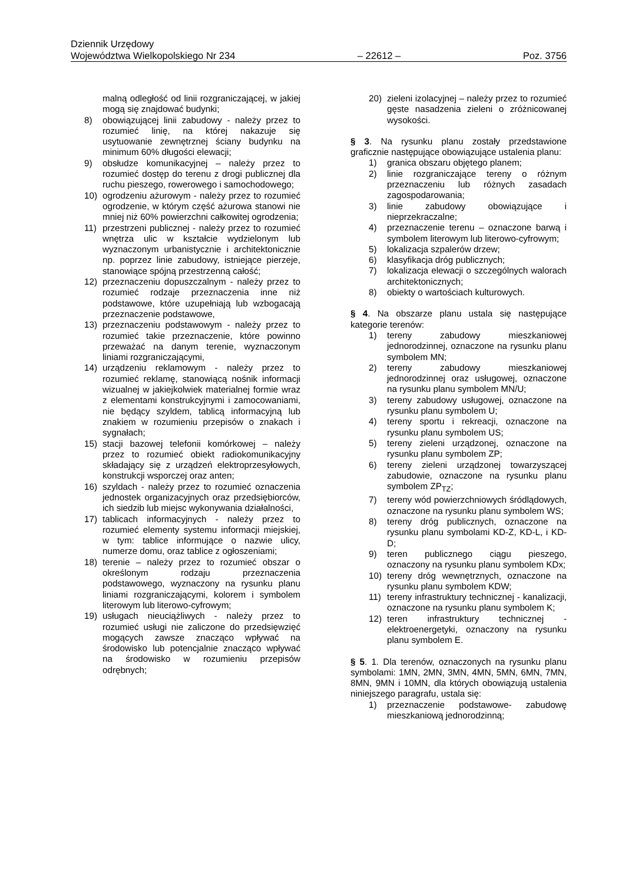Dziennik Urzędowy
Województwa Wielkopolskiego Nr 234 – 22612 – Poz. 3756
malną odległość od linii rozgraniczającej, w jakiej mogą się znajdować budynki;
8) obowiązującej linii zabudowy - należy przez to rozumieć linię, na której nakazuje się usytuowanie zewnętrznej ściany budynku na minimum 60% długości elewacji;
9) obsłudze komunikacyjnej – należy przez to rozumieć dostęp do terenu z drogi publicznej dla ruchu pieszego, rowerowego i samochodowego;
10) ogrodzeniu ażurowym - należy przez to rozumieć ogrodzenie, w którym część ażurowa stanowi nie mniej niż 60% powierzchni całkowitej ogrodzenia;
11) przestrzeni publicznej - należy przez to rozumieć wnętrza ulic w kształcie wydzielonym lub wyznaczonym urbanistycznie i architektonicznie np. poprzez linie zabudowy, istniejące pierzeje, stanowiące spójną przestrzenną całość;
12) przeznaczeniu dopuszczalnym - należy przez to rozumieć rodzaje przeznaczenia inne niż podstawowe, które uzupełniają lub wzbogacają przeznaczenie podstawowe,
13) przeznaczeniu podstawowym - należy przez to rozumieć takie przeznaczenie, które powinno przeważać na danym terenie, wyznaczonym liniami rozgraniczającymi,
14) urządzeniu reklamowym - należy przez to rozumieć reklamę, stanowiącą nośnik informacji wizualnej w jakiejkolwiek materialnej formie wraz z elementami konstrukcyjnymi i zamocowaniami, nie będący szyldem, tablicą informacyjną lub znakiem w rozumieniu przepisów o znakach i sygnałach;
15) stacji bazowej telefonii komórkowej – należy przez to rozumieć obiekt radiokomunikacyjny składający się z urządzeń elektroprzesyłowych, konstrukcji wsporczej oraz anten;
16) szyldach - należy przez to rozumieć oznaczenia jednostek organizacyjnych oraz przedsiębiorców, ich siedzib lub miejsc wykonywania działalności,
17) tablicach informacyjnych - należy przez to rozumieć elementy systemu informacji miejskiej, w tym: tablice informujące o nazwie ulicy, numerze domu, oraz tablice z ogłoszeniami;
18) terenie – należy przez to rozumieć obszar o określonym rodzaju przeznaczenia podstawowego, wyznaczony na rysunku planu liniami rozgraniczającymi, kolorem i symbolem literowym lub literowo-cyfrowym;
19) usługach nieuciążliwych - należy przez to rozumieć usługi nie zaliczone do przedsięwzięć mogących zawsze znacząco wpływać na środowisko lub potencjalnie znacząco wpływać na środowisko w rozumieniu przepisów odrębnych;
20) zieleni izolacyjnej – należy przez to rozumieć gęste nasadzenia zieleni o zróżnicowanej wysokości.
§ 3. Na rysunku planu zostały przedstawione graficznie następujące obowiązujące ustalenia planu:
1) granica obszaru objętego planem;
2) linie rozgraniczające tereny o różnym przeznaczeniu lub różnych zasadach zagospodarowania;
3) linie zabudowy obowiązujące i nieprzekraczalne;
4) przeznaczenie terenu – oznaczone barwą i symbolem literowym lub literowo-cyfrowym;
5) lokalizacja szpalerów drzew;
6) klasyfikacja dróg publicznych;
7) lokalizacja elewacji o szczególnych walorach architektonicznych;
8) obiekty o wartościach kulturowych.
§ 4. Na obszarze planu ustala się następujące kategorie terenów:
1) tereny zabudowy mieszkaniowej jednorodzinnej, oznaczone na rysunku planu symbolem MN;
2) tereny zabudowy mieszkaniowej jednorodzinnej oraz usługowej, oznaczone na rysunku planu symbolem MN/U;
3) tereny zabudowy usługowej, oznaczone na rysunku planu symbolem U;
4) tereny sportu i rekreacji, oznaczone na rysunku planu symbolem US;
5) tereny zieleni urządzonej, oznaczone na rysunku planu symbolem ZP;
6) tereny zieleni urządzonej towarzyszącej zabudowie, oznaczone na rysunku planu symbolem ZP<sub>TZ</sub>;
7) tereny wód powierzchniowych śródlądowych, oznaczone na rysunku planu symbolem WS;
8) tereny dróg publicznych, oznaczone na rysunku planu symbolami KD-Z, KD-L, i KD-D;
9) teren publicznego ciągu pieszego, oznaczony na rysunku planu symbolem KDx;
10) tereny dróg wewnętrznych, oznaczone na rysunku planu symbolem KDW;
11) tereny infrastruktury technicznej - kanalizacji, oznaczone na rysunku planu symbolem K;
12) teren infrastruktury technicznej - elektroenergetyki, oznaczony na rysunku planu symbolem E.
§ 5. 1. Dla terenów, oznaczonych na rysunku planu symbolami: 1MN, 2MN, 3MN, 4MN, 5MN, 6MN, 7MN, 8MN, 9MN i 10MN, dla których obowiązują ustalenia niniejszego paragrafu, ustala się:
1) przeznaczenie podstawowe- zabudowę mieszkaniową jednorodzinną;